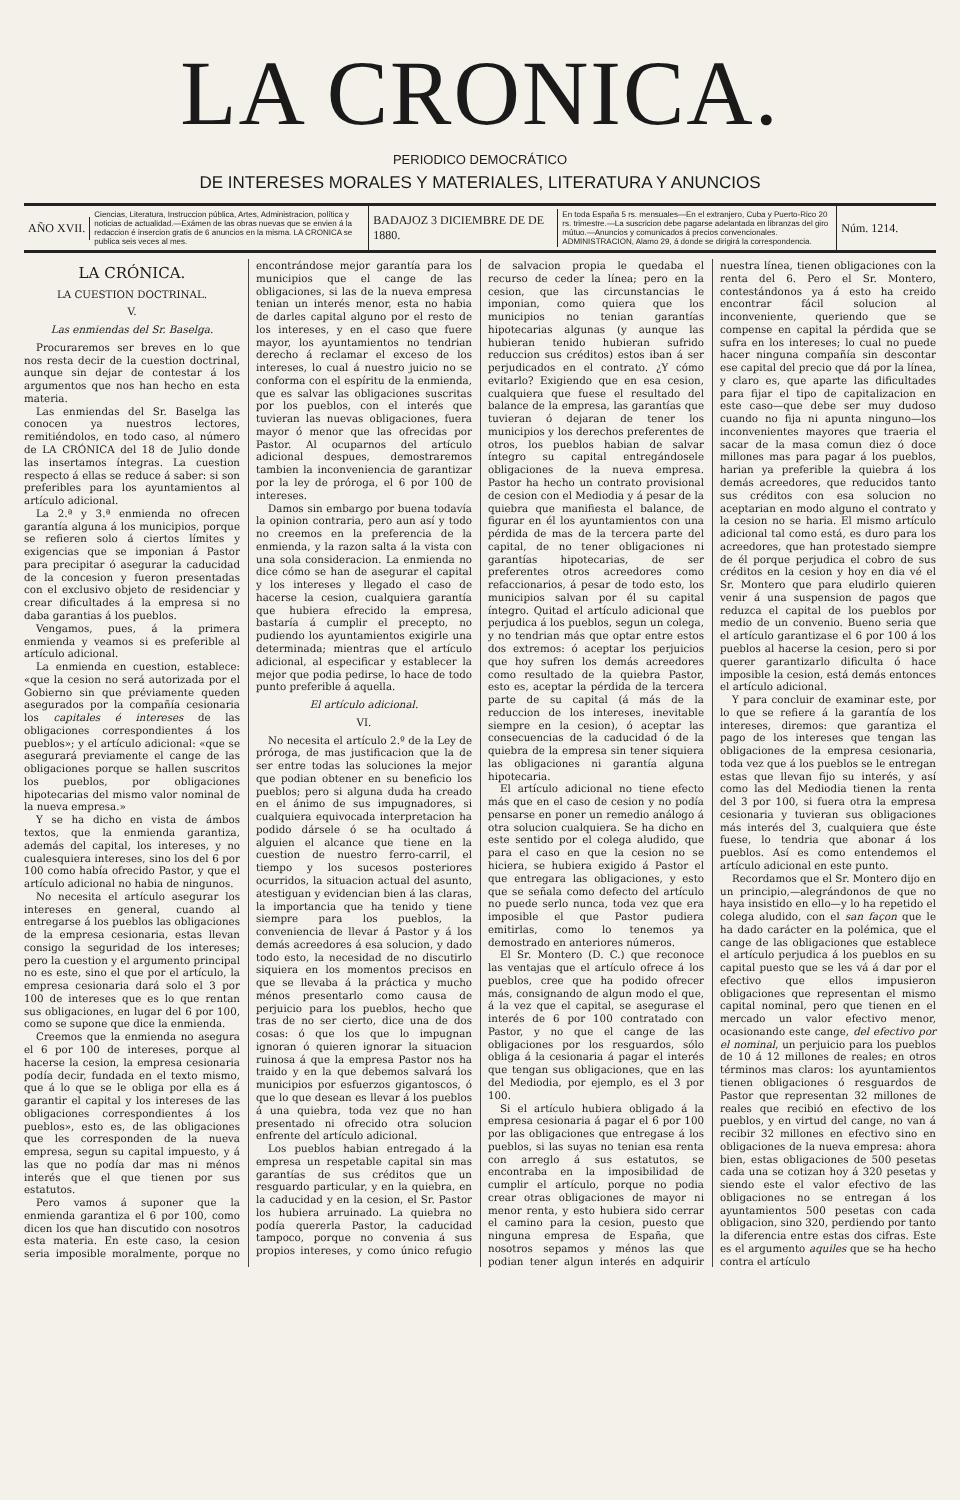LA CRONICA.
PERIODICO DEMOCRÁTICO
DE INTERESES MORALES Y MATERIALES, LITERATURA Y ANUNCIOS
AÑO XVII.
Ciencias, Literatura, Instruccion pública, Artes, Administracion, política y noticias de actualidad.—Exámen de las obras nuevas que se envien á la redaccion é insercion gratis de 6 anuncios en la misma. LA CRONICA se publica seis veces al mes.
BADAJOZ 3 DICIEMBRE DE DE 1880.
En toda España 5 rs. mensuales—En el extranjero, Cuba y Puerto-Rico 20 rs. trimestre.—La suscricion debe pagarse adelantada en libranzas del giro mútuo.—Anuncios y comunicados á precios convencionales. ADMINISTRACION, Alamo 29, á donde se dirigirá la correspondencia.
Núm. 1214.
LA CRÓNICA.
LA CUESTION DOCTRINAL.
V.
Las enmiendas del Sr. Baselga.
Procuraremos ser breves en lo que nos resta decir de la cuestion doctrinal, aunque sin dejar de contestar á los argumentos que nos han hecho en esta materia.
Las enmiendas del Sr. Baselga las conocen ya nuestros lectores, remitiéndolos, en todo caso, al número de LA CRÓNICA del 18 de Julio donde las insertamos íntegras. La cuestion respecto á ellas se reduce á saber: si son preferibles para los ayuntamientos al artículo adicional.
La 2.ª y 3.ª enmienda no ofrecen garantía alguna á los municipios, porque se refieren solo á ciertos límites y exigencias que se imponian á Pastor para precipitar ó asegurar la caducidad de la concesion y fueron presentadas con el exclusivo objeto de residenciar y crear dificultades á la empresa si no daba garantias á los pueblos.
Vengamos, pues, á la primera enmienda y veamos si es preferible al artículo adicional.
La enmienda en cuestion, establece: «que la cesion no será autorizada por el Gobierno sin que préviamente queden asegurados por la compañía cesionaria los capitales é intereses de las obligaciones correspondientes á los pueblos»; y el artículo adicional: «que se asegurará previamente el cange de las obligaciones porque se hallen suscritos los pueblos, por obligaciones hipotecarias del mismo valor nominal de la nueva empresa.»
Y se ha dicho en vista de ámbos textos, que la enmienda garantiza, además del capital, los intereses, y no cualesquiera intereses, sino los del 6 por 100 como había ofrecido Pastor, y que el artículo adicional no habia de ningunos.
No necesita el artículo asegurar los intereses en general, cuando al entregarse á los pueblos las obligaciones de la empresa cesionaria, estas llevan consigo la seguridad de los intereses; pero la cuestion y el argumento principal no es este, sino el que por el artículo, la empresa cesionaria dará solo el 3 por 100 de intereses que es lo que rentan sus obligaciones, en lugar del 6 por 100, como se supone que dice la enmienda.
Creemos que la enmienda no asegura el 6 por 100 de intereses, porque al hacerse la cesion, la empresa cesionaria podía decir, fundada en el texto mismo, que á lo que se le obliga por ella es á garantir el capital y los intereses de las obligaciones correspondientes á los pueblos», esto es, de las obligaciones que les corresponden de la nueva empresa, segun su capital impuesto, y á las que no podía dar mas ni ménos interés que el que tienen por sus estatutos.
Pero vamos á suponer que la enmienda garantiza el 6 por 100, como dicen los que han discutido con nosotros esta materia. En este caso, la cesion seria imposible moralmente, porque no encontrándose mejor garantía para los municipios que el cange de las obligaciones, si las de la nueva empresa tenian un interés menor, esta no habia de darles capital alguno por el resto de los intereses, y en el caso que fuere mayor, los ayuntamientos no tendrian derecho á reclamar el exceso de los intereses, lo cual á nuestro juicio no se conforma con el espíritu de la enmienda, que es salvar las obligaciones suscritas por los pueblos, con el interés que tuvieran las nuevas obligaciones, fuera mayor ó menor que las ofrecidas por Pastor. Al ocuparnos del artículo adicional despues, demostraremos tambien la inconveniencia de garantizar por la ley de próroga, el 6 por 100 de intereses.
Damos sin embargo por buena todavía la opinion contraria, pero aun así y todo no creemos en la preferencia de la enmienda, y la razon salta á la vista con una sola consideracion. La enmienda no dice cómo se han de asegurar el capital y los intereses y llegado el caso de hacerse la cesion, cualquiera garantía que hubiera efrecido la empresa, bastaría á cumplir el precepto, no pudiendo los ayuntamientos exigirle una determinada; mientras que el artículo adicional, al especificar y establecer la mejor que podia pedirse, lo hace de todo punto preferible á aquella.
El artículo adicional.
VI.
No necesita el artículo 2.º de la Ley de próroga, de mas justificacion que la de ser entre todas las soluciones la mejor que podian obtener en su beneficio los pueblos; pero si alguna duda ha creado en el ánimo de sus impugnadores, si cualquiera equivocada interpretacion ha podido dársele ó se ha ocultado á alguien el alcance que tiene en la cuestion de nuestro ferro-carril, el tiempo y los sucesos posteriores ocurridos, la situacion actual del asunto, atestiguan y evidencian bien á las claras, la importancia que ha tenido y tiene siempre para los pueblos, la conveniencia de llevar á Pastor y á los demás acreedores á esa solucion, y dado todo esto, la necesidad de no discutirlo siquiera en los momentos precisos en que se llevaba á la práctica y mucho ménos presentarlo como causa de perjuicio para los pueblos, hecho que tras de no ser cierto, dice una de dos cosas: ó que los que lo impugnan ignoran ó quieren ignorar la situacion ruinosa á que la empresa Pastor nos ha traido y en la que debemos salvará los municipios por esfuerzos gigantoscos, ó que lo que desean es llevar á los pueblos á una quiebra, toda vez que no han presentado ni ofrecido otra solucion enfrente del artículo adicional.
Los pueblos habian entregado á la empresa un respetable capital sin mas garantías de sus créditos que un resguardo particular, y en la quiebra, en la caducidad y en la cesion, el Sr. Pastor los hubiera arruinado. La quiebra no podía quererla Pastor, la caducidad tampoco, porque no convenia á sus propios intereses, y como único refugio de salvacion propia le quedaba el recurso de ceder la línea; pero en la cesion, que las circunstancias le imponian, como quiera que los municipios no tenian garantías hipotecarias algunas (y aunque las hubieran tenido hubieran sufrido reduccion sus créditos) estos iban á ser perjudicados en el contrato. ¿Y cómo evitarlo? Exigiendo que en esa cesion, cualquiera que fuese el resultado del balance de la empresa, las garantías que tuvieran ó dejaran de tener los municipios y los derechos preferentes de otros, los pueblos habian de salvar íntegro su capital entregándosele obligaciones de la nueva empresa. Pastor ha hecho un contrato provisional de cesion con el Mediodia y á pesar de la quiebra que manifiesta el balance, de figurar en él los ayuntamientos con una pérdida de mas de la tercera parte del capital, de no tener obligaciones ni garantías hipotecarias, de ser preferentes otros acreedores como refaccionarios, á pesar de todo esto, los municipios salvan por él su capital íntegro. Quitad el artículo adicional que perjudica á los pueblos, segun un colega, y no tendrian más que optar entre estos dos extremos: ó aceptar los perjuicios que hoy sufren los demás acreedores como resultado de la quiebra Pastor, esto es, aceptar la pérdida de la tercera parte de su capital (á más de la reduccion de los intereses, inevitable siempre en la cesion), ó aceptar las consecuencias de la caducidad ó de la quiebra de la empresa sin tener siquiera las obligaciones ni garantía alguna hipotecaria.
El artículo adicional no tiene efecto más que en el caso de cesion y no podía pensarse en poner un remedio análogo á otra solucion cualquiera. Se ha dicho en este sentido por el colega aludido, que para el caso en que la cesion no se hiciera, se hubiera exigido á Pastor el que entregara las obligaciones, y esto que se señala como defecto del artículo no puede serlo nunca, toda vez que era imposible el que Pastor pudiera emitirlas, como lo tenemos ya demostrado en anteriores números.
El Sr. Montero (D. C.) que reconoce las ventajas que el artículo ofrece á los pueblos, cree que ha podido ofrecer más, consignando de algun modo el que, á la vez que el capital, se asegurase el interés de 6 por 100 contratado con Pastor, y no que el cange de las obligaciones por los resguardos, sólo obliga á la cesionaria á pagar el interés que tengan sus obligaciones, que en las del Mediodia, por ejemplo, es el 3 por 100.
Si el artículo hubiera obligado á la empresa cesionaria á pagar el 6 por 100 por las obligaciones que entregase á los pueblos, si las suyas no tenian esa renta con arreglo á sus estatutos, se encontraba en la imposibilidad de cumplir el artículo, porque no podia crear otras obligaciones de mayor ni menor renta, y esto hubiera sido cerrar el camino para la cesion, puesto que ninguna empresa de España, que nosotros sepamos y ménos las que podian tener algun interés en adquirir nuestra línea, tienen obligaciones con la renta del 6. Pero el Sr. Montero, contestándonos ya á esto ha creido encontrar fácil solucion al inconveniente, queriendo que se compense en capital la pérdida que se sufra en los intereses; lo cual no puede hacer ninguna compañía sin descontar ese capital del precio que dá por la línea, y claro es, que aparte las dificultades para fijar el tipo de capitalizacion en este caso—que debe ser muy dudoso cuando no fija ni apunta ninguno—los inconvenientes mayores que traeria el sacar de la masa comun diez ó doce millones mas para pagar á los pueblos, harian ya preferible la quiebra á los demás acreedores, que reducidos tanto sus créditos con esa solucion no aceptarian en modo alguno el contrato y la cesion no se haria. El mismo artículo adicional tal como está, es duro para los acreedores, que han protestado siempre de él porque perjudica el cobro de sus créditos en la cesion y hoy en dia vé el Sr. Montero que para eludirlo quieren venir á una suspension de pagos que reduzca el capital de los pueblos por medio de un convenio. Bueno seria que el artículo garantizase el 6 por 100 á los pueblos al hacerse la cesion, pero si por querer garantizarlo dificulta ó hace imposible la cesion, está demás entonces el artículo adicional.
Y para concluir de examinar este, por lo que se refiere á la garantía de los intereses, diremos: que garantiza el pago de los intereses que tengan las obligaciones de la empresa cesionaria, toda vez que á los pueblos se le entregan estas que llevan fijo su interés, y así como las del Mediodia tienen la renta del 3 por 100, si fuera otra la empresa cesionaria y tuvieran sus obligaciones más interés del 3, cualquiera que éste fuese, lo tendria que abonar á los pueblos. Así es como entendemos el artículo adicional en este punto.
Recordamos que el Sr. Montero dijo en un principio,—alegrándonos de que no haya insistido en ello—y lo ha repetido el colega aludido, con el san façon que le ha dado carácter en la polémica, que el cange de las obligaciones que establece el artículo perjudica á los pueblos en su capital puesto que se les vá á dar por el efectivo que ellos impusieron obligaciones que representan el mismo capital nominal, pero que tienen en el mercado un valor efectivo menor, ocasionando este cange, del efectivo por el nominal, un perjuicio para los pueblos de 10 á 12 millones de reales; en otros términos mas claros: los ayuntamientos tienen obligaciones ó resguardos de Pastor que representan 32 millones de reales que recibió en efectivo de los pueblos, y en virtud del cange, no van á recibir 32 millones en efectivo sino en obligaciones de la nueva empresa: ahora bien, estas obligaciones de 500 pesetas cada una se cotizan hoy á 320 pesetas y siendo este el valor efectivo de las obligaciones no se entregan á los ayuntamientos 500 pesetas con cada obligacion, sino 320, perdiendo por tanto la diferencia entre estas dos cifras. Este es el argumento aquiles que se ha hecho contra el artículo